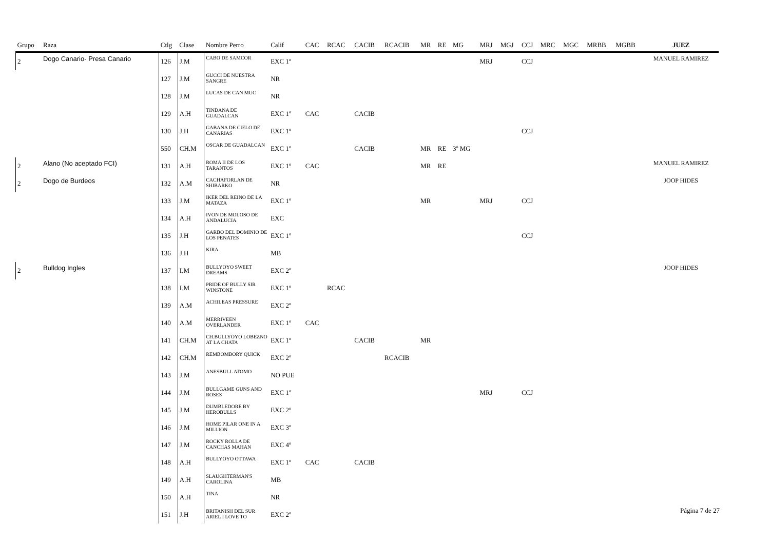| Grupo | Raza | Ctlg | Clase | Nombre Perro | Calif | CAC | RCAC | CACIB | RCACIB | MR | RE | MG | MRJ | MGJ | CCJ | MRC | MGC | MRBB | MGBB | JUEZ |
| --- | --- | --- | --- | --- | --- | --- | --- | --- | --- | --- | --- | --- | --- | --- | --- | --- | --- | --- | --- | --- |
| 2 | Dogo Canario- Presa Canario | 126 | J.M | CABO DE SAMCOR | EXC 1º | | | | | | | | MRJ | | CCJ | | | | | MANUEL RAMIREZ |
| | | 127 | J.M | GUCCI DE NUESTRA SANGRE | NR | | | | | | | | | | | | | | | |
| | | 128 | J.M | LUCAS DE CAN MUC | NR | | | | | | | | | | | | | | | |
| | | 129 | A.H | TINDANA DE GUADALCAN | EXC 1º | CAC | | CACIB | | | | | | | | | | | | |
| | | 130 | J.H | GABANA DE CIELO DE CANARIAS | EXC 1º | | | | | | | | | | CCJ | | | | | |
| | | 550 | CH.M | OSCAR DE GUADALCAN | EXC 1º | | | CACIB | | MR | RE | 3º MG | | | | | | | | |
| 2 | Alano (No aceptado FCI) | 131 | A.H | ROMA II DE LOS TARANTOS | EXC 1º | CAC | | | | MR | RE | | | | | | | | | MANUEL RAMIREZ |
| 2 | Dogo de Burdeos | 132 | A.M | CACHAFORLAN DE SHIBARKO | NR | | | | | | | | | | | | | | | JOOP HIDES |
| | | 133 | J.M | IKER DEL REINO DE LA MATAZA | EXC 1º | | | | | MR | | | MRJ | | CCJ | | | | | |
| | | 134 | A.H | IVON DE MOLOSO DE ANDALUCIA | EXC | | | | | | | | | | | | | | | |
| | | 135 | J.H | GARBO DEL DOMINIO DE LOS PENATES | EXC 1º | | | | | | | | | | CCJ | | | | | |
| | | 136 | J.H | KIRA | MB | | | | | | | | | | | | | | | |
| 2 | Bulldog Ingles | 137 | I.M | BULLYOYO SWEET DREAMS | EXC 2º | | | | | | | | | | | | | | | JOOP HIDES |
| | | 138 | I.M | PRIDE OF BULLY SIR WINSTONE | EXC 1º | | RCAC | | | | | | | | | | | | | |
| | | 139 | A.M | ACHILEAS PRESSURE | EXC 2º | | | | | | | | | | | | | | | |
| | | 140 | A.M | MERRIVEEN OVERLANDER | EXC 1º | CAC | | | | | | | | | | | | | | |
| | | 141 | CH.M | CH.BULLYOYO LOBEZNO AT LA CHATA | EXC 1º | | | CACIB | | MR | | | | | | | | | | |
| | | 142 | CH.M | REMBOMBORY QUICK | EXC 2º | | | | RCACIB | | | | | | | | | | | |
| | | 143 | J.M | ANESBULL ATOMO | NO PUE | | | | | | | | | | | | | | | |
| | | 144 | J.M | BULLGAME GUNS AND ROSES | EXC 1º | | | | | | | | MRJ | | CCJ | | | | | |
| | | 145 | J.M | DUMBLEDORE BY HEROBULLS | EXC 2º | | | | | | | | | | | | | | | |
| | | 146 | J.M | HOME PILAR ONE IN A MILLION | EXC 3º | | | | | | | | | | | | | | | |
| | | 147 | J.M | ROCKY ROLLA DE CANCHAS MAHAN | EXC 4º | | | | | | | | | | | | | | | |
| | | 148 | A.H | BULLYOYO OTTAWA | EXC 1º | CAC | | CACIB | | | | | | | | | | | | |
| | | 149 | A.H | SLAUGHTERMAN'S CAROLINA | MB | | | | | | | | | | | | | | | |
| | | 150 | A.H | TINA | NR | | | | | | | | | | | | | | | |
| | | 151 | J.H | BRITANISH DEL SUR ARIEL I LOVE TO | EXC 2º | | | | | | | | | | | | | | | |
Página 7 de 27